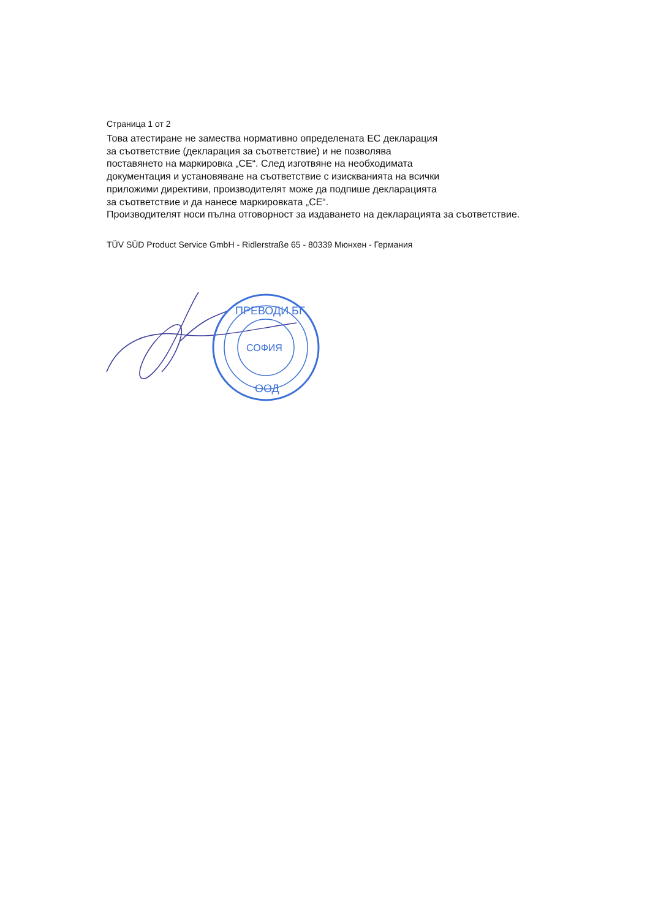Страница 1 от 2
Това атестиране не замества нормативно определената ЕС декларация
за съответствие (декларация за съответствие) и не позволява
поставянето на маркировка „CE“. След изготвяне на необходимата
документация и установяване на съответствие с изискванията на всички
приложими директиви, производителят може да подпише декларацията
за съответствие и да нанесе маркировката „CE“.
Производителят носи пълна отговорност за издаването на декларацията за съответствие.
TÜV SÜD Product Service GmbH - Ridlerstraße 65 - 80339 Мюнхен - Германия
СОФИЯ
ПРЕВОДИ БГ
ООД